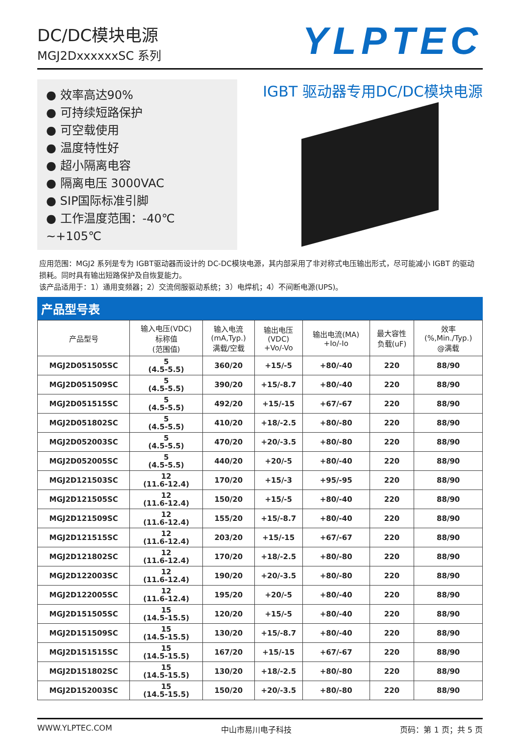DC/DC模块电源
MGJ2DxxxxxxSC 系列
YLPTEC
● 效率高达90%
● 可持续短路保护
● 可空载使用
● 温度特性好
● 超小隔离电容
● 隔离电压 3000VAC
● SIP国际标准引脚
● 工作温度范围：-40℃ ~+105℃
IGBT 驱动器专用DC/DC模块电源
应用范围：MGJ2 系列是专为 IGBT驱动器而设计的 DC-DC模块电源，其内部采用了非对称式电压输出形式，尽可能减小 IGBT 的驱动损耗。同时具有输出短路保护及自恢复能力。
该产品适用于：1）通用变频器；2）交流伺服驱动系统；3）电焊机；4）不间断电源(UPS)。
产品型号表
| 产品型号 | 输入电压(VDC) 标称值 (范围值) | 输入电流 (mA,Typ.) 满载/空载 | 输出电压 (VDC) +Vo/-Vo | 输出电流(MA) +Io/-Io | 最大容性 负载(uF) | 效率 (%,Min./Typ.) @满载 |
| --- | --- | --- | --- | --- | --- | --- |
| MGJ2D051505SC | 5 (4.5-5.5) | 360/20 | +15/-5 | +80/-40 | 220 | 88/90 |
| MGJ2D051509SC | 5 (4.5-5.5) | 390/20 | +15/-8.7 | +80/-40 | 220 | 88/90 |
| MGJ2D051515SC | 5 (4.5-5.5) | 492/20 | +15/-15 | +67/-67 | 220 | 88/90 |
| MGJ2D051802SC | 5 (4.5-5.5) | 410/20 | +18/-2.5 | +80/-80 | 220 | 88/90 |
| MGJ2D052003SC | 5 (4.5-5.5) | 470/20 | +20/-3.5 | +80/-80 | 220 | 88/90 |
| MGJ2D052005SC | 5 (4.5-5.5) | 440/20 | +20/-5 | +80/-40 | 220 | 88/90 |
| MGJ2D121503SC | 12 (11.6-12.4) | 170/20 | +15/-3 | +95/-95 | 220 | 88/90 |
| MGJ2D121505SC | 12 (11.6-12.4) | 150/20 | +15/-5 | +80/-40 | 220 | 88/90 |
| MGJ2D121509SC | 12 (11.6-12.4) | 155/20 | +15/-8.7 | +80/-40 | 220 | 88/90 |
| MGJ2D121515SC | 12 (11.6-12.4) | 203/20 | +15/-15 | +67/-67 | 220 | 88/90 |
| MGJ2D121802SC | 12 (11.6-12.4) | 170/20 | +18/-2.5 | +80/-80 | 220 | 88/90 |
| MGJ2D122003SC | 12 (11.6-12.4) | 190/20 | +20/-3.5 | +80/-80 | 220 | 88/90 |
| MGJ2D122005SC | 12 (11.6-12.4) | 195/20 | +20/-5 | +80/-40 | 220 | 88/90 |
| MGJ2D151505SC | 15 (14.5-15.5) | 120/20 | +15/-5 | +80/-40 | 220 | 88/90 |
| MGJ2D151509SC | 15 (14.5-15.5) | 130/20 | +15/-8.7 | +80/-40 | 220 | 88/90 |
| MGJ2D151515SC | 15 (14.5-15.5) | 167/20 | +15/-15 | +67/-67 | 220 | 88/90 |
| MGJ2D151802SC | 15 (14.5-15.5) | 130/20 | +18/-2.5 | +80/-80 | 220 | 88/90 |
| MGJ2D152003SC | 15 (14.5-15.5) | 150/20 | +20/-3.5 | +80/-80 | 220 | 88/90 |
WWW.YLPTEC.COM 中山市易川电子科技 页码：第 1 页；共 5 页